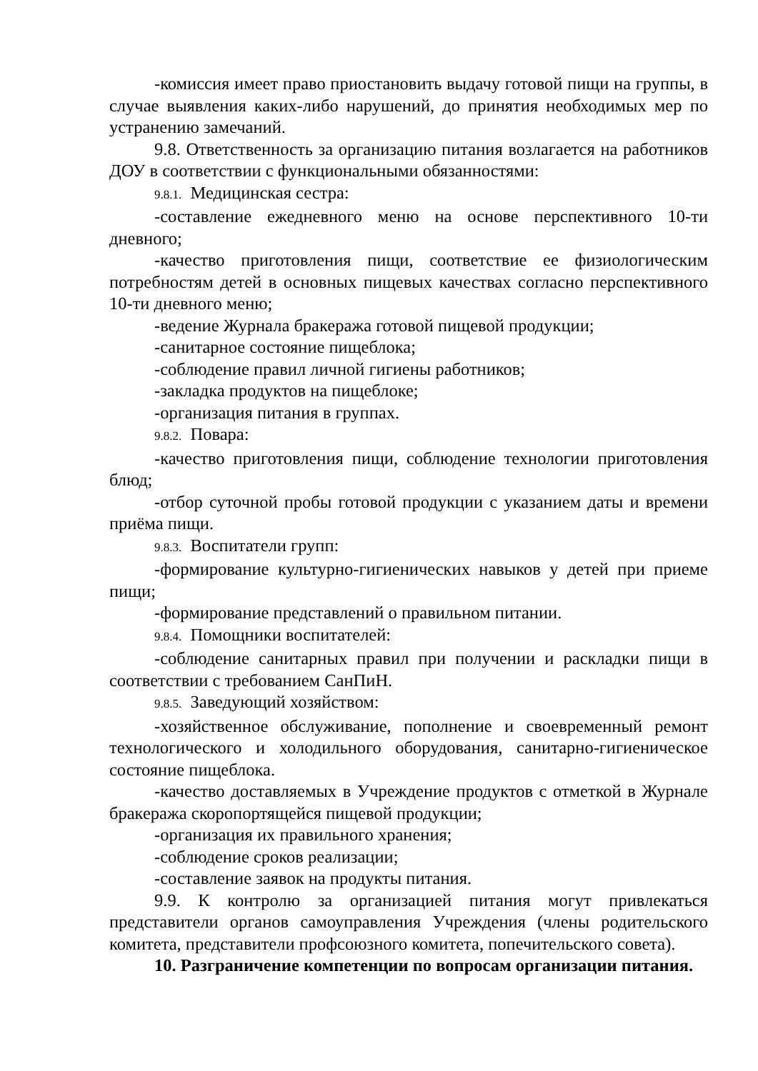-комиссия имеет право приостановить выдачу готовой пищи на группы, в случае выявления каких-либо нарушений, до принятия необходимых мер по устранению замечаний.
9.8. Ответственность за организацию питания возлагается на работников ДОУ в соответствии с функциональными обязанностями:
9.8.1. Медицинская сестра:
-составление ежедневного меню на основе перспективного 10-ти дневного;
-качество приготовления пищи, соответствие ее физиологическим потребностям детей в основных пищевых качествах согласно перспективного 10-ти дневного меню;
-ведение Журнала бракеража готовой пищевой продукции;
-санитарное состояние пищеблока;
-соблюдение правил личной гигиены работников;
-закладка продуктов на пищеблоке;
-организация питания в группах.
9.8.2. Повара:
-качество приготовления пищи, соблюдение технологии приготовления блюд;
-отбор суточной пробы готовой продукции с указанием даты и времени приёма пищи.
9.8.3. Воспитатели групп:
-формирование культурно-гигиенических навыков у детей при приеме пищи;
-формирование представлений о правильном питании.
9.8.4. Помощники воспитателей:
-соблюдение санитарных правил при получении и раскладки пищи в соответствии с требованием СанПиН.
9.8.5. Заведующий хозяйством:
-хозяйственное обслуживание, пополнение и своевременный ремонт технологического и холодильного оборудования, санитарно-гигиеническое состояние пищеблока.
-качество доставляемых в Учреждение продуктов с отметкой в Журнале бракеража скоропортящейся пищевой продукции;
-организация их правильного хранения;
-соблюдение сроков реализации;
-составление заявок на продукты питания.
9.9. К контролю за организацией питания могут привлекаться представители органов самоуправления Учреждения (члены родительского комитета, представители профсоюзного комитета, попечительского совета).
10. Разграничение компетенции по вопросам организации питания.